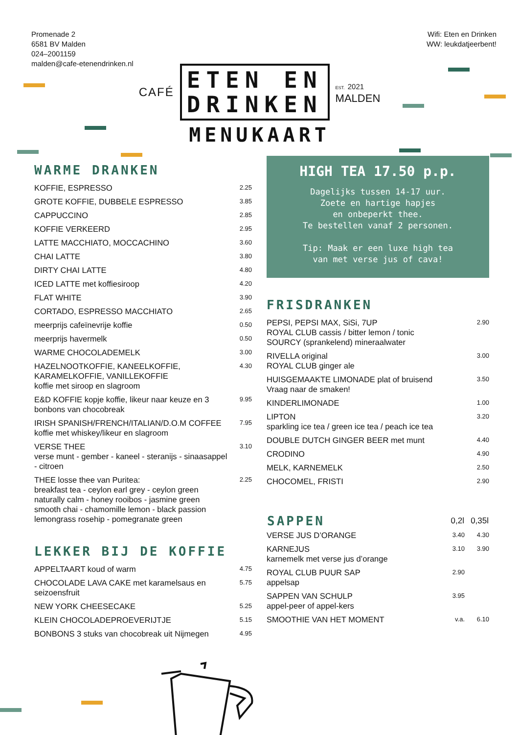Promenade 2
6581 BV Malden
024–2001159
malden@cafe-etenendrinken.nl
Wifi: Eten en Drinken
WW: leukdatjeerbent!
CAFÉ
ETEN EN
DRINKEN
EST. 2021
MALDEN
MENUKAART
WARME DRANKEN
| KOFFIE, ESPRESSO | 2.25 |
| GROTE KOFFIE, DUBBELE ESPRESSO | 3.85 |
| CAPPUCCINO | 2.85 |
| KOFFIE VERKEERD | 2.95 |
| LATTE MACCHIATO, MOCCACHINO | 3.60 |
| CHAI LATTE | 3.80 |
| DIRTY CHAI LATTE | 4.80 |
| ICED LATTE met koffiesiroop | 4.20 |
| FLAT WHITE | 3.90 |
| CORTADO, ESPRESSO MACCHIATO | 2.65 |
| meerprijs cafeïnevrije koffie | 0.50 |
| meerprijs havermelk | 0.50 |
| WARME CHOCOLADEMELK | 3.00 |
| HAZELNOOTKOFFIE, KANEELKOFFIE, KARAMELKOFFIE, VANILLEKOFFIE koffie met siroop en slagroom | 4.30 |
| E&D KOFFIE kopje koffie, likeur naar keuze en 3 bonbons van chocobreak | 9.95 |
| IRISH SPANISH/FRENCH/ITALIAN/D.O.M COFFEE koffie met whiskey/likeur en slagroom | 7.95 |
| VERSE THEE verse munt - gember - kaneel - steranijs - sinaasappel - citroen | 3.10 |
| THEE losse thee van Puritea: breakfast tea - ceylon earl grey - ceylon green naturally calm - honey rooibos - jasmine green smooth chai - chamomille lemon - black passion lemongrass rosehip - pomegranate green | 2.25 |
LEKKER BIJ DE KOFFIE
| APPELTAART koud of warm | 4.75 |
| CHOCOLADE LAVA CAKE met karamelsaus en seizoensfruit | 5.75 |
| NEW YORK CHEESECAKE | 5.25 |
| KLEIN CHOCOLADEPROEVERIJTJE | 5.15 |
| BONBONS 3 stuks van chocobreak uit Nijmegen | 4.95 |
HIGH TEA 17.50 p.p.
Dagelijks tussen 14-17 uur.
Zoete en hartige hapjes
en onbeperkt thee.
Te bestellen vanaf 2 personen.
Tip: Maak er een luxe high tea
van met verse jus of cava!
FRISDRANKEN
| PEPSI, PEPSI MAX, SiSi, 7UP ROYAL CLUB cassis / bitter lemon / tonic SOURCY (sprankelend) mineraalwater | 2.90 |
| RIVELLA original ROYAL CLUB ginger ale | 3.00 |
| HUISGEMAAKTE LIMONADE plat of bruisend Vraag naar de smaken! | 3.50 |
| KINDERLIMONADE | 1.00 |
| LIPTON sparkling ice tea / green ice tea / peach ice tea | 3.20 |
| DOUBLE DUTCH GINGER BEER met munt | 4.40 |
| CRODINO | 4.90 |
| MELK, KARNEMELK | 2.50 |
| CHOCOMEL, FRISTI | 2.90 |
| SAPPEN | 0,2l | 0,35l |
| --- | --- | --- |
| VERSE JUS D’ORANGE | 3.40 | 4.30 |
| KARNEJUS karnemelk met verse jus d’orange | 3.10 | 3.90 |
| ROYAL CLUB PUUR SAP appelsap | 2.90 | |
| SAPPEN VAN SCHULP appel-peer of appel-kers | 3.95 | |
| SMOOTHIE VAN HET MOMENT | v.a. | 6.10 |